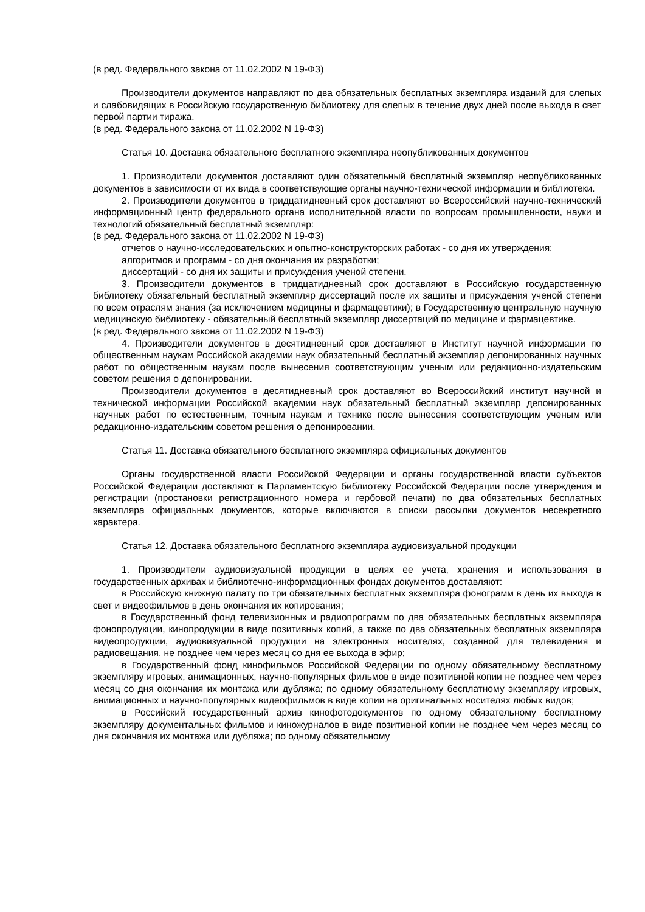(в ред. Федерального закона от 11.02.2002 N 19-ФЗ)
Производители документов направляют по два обязательных бесплатных экземпляра изданий для слепых и слабовидящих в Российскую государственную библиотеку для слепых в течение двух дней после выхода в свет первой партии тиража.
(в ред. Федерального закона от 11.02.2002 N 19-ФЗ)
Статья 10. Доставка обязательного бесплатного экземпляра неопубликованных документов
1. Производители документов доставляют один обязательный бесплатный экземпляр неопубликованных документов в зависимости от их вида в соответствующие органы научно-технической информации и библиотеки.
2. Производители документов в тридцатидневный срок доставляют во Всероссийский научно-технический информационный центр федерального органа исполнительной власти по вопросам промышленности, науки и технологий обязательный бесплатный экземпляр:
(в ред. Федерального закона от 11.02.2002 N 19-ФЗ)
отчетов о научно-исследовательских и опытно-конструкторских работах - со дня их утверждения;
алгоритмов и программ - со дня окончания их разработки;
диссертаций - со дня их защиты и присуждения ученой степени.
3. Производители документов в тридцатидневный срок доставляют в Российскую государственную библиотеку обязательный бесплатный экземпляр диссертаций после их защиты и присуждения ученой степени по всем отраслям знания (за исключением медицины и фармацевтики); в Государственную центральную научную медицинскую библиотеку - обязательный бесплатный экземпляр диссертаций по медицине и фармацевтике.
(в ред. Федерального закона от 11.02.2002 N 19-ФЗ)
4. Производители документов в десятидневный срок доставляют в Институт научной информации по общественным наукам Российской академии наук обязательный бесплатный экземпляр депонированных научных работ по общественным наукам после вынесения соответствующим ученым или редакционно-издательским советом решения о депонировании.
Производители документов в десятидневный срок доставляют во Всероссийский институт научной и технической информации Российской академии наук обязательный бесплатный экземпляр депонированных научных работ по естественным, точным наукам и технике после вынесения соответствующим ученым или редакционно-издательским советом решения о депонировании.
Статья 11. Доставка обязательного бесплатного экземпляра официальных документов
Органы государственной власти Российской Федерации и органы государственной власти субъектов Российской Федерации доставляют в Парламентскую библиотеку Российской Федерации после утверждения и регистрации (простановки регистрационного номера и гербовой печати) по два обязательных бесплатных экземпляра официальных документов, которые включаются в списки рассылки документов несекретного характера.
Статья 12. Доставка обязательного бесплатного экземпляра аудиовизуальной продукции
1. Производители аудиовизуальной продукции в целях ее учета, хранения и использования в государственных архивах и библиотечно-информационных фондах документов доставляют:
в Российскую книжную палату по три обязательных бесплатных экземпляра фонограмм в день их выхода в свет и видеофильмов в день окончания их копирования;
в Государственный фонд телевизионных и радиопрограмм по два обязательных бесплатных экземпляра фонопродукции, кинопродукции в виде позитивных копий, а также по два обязательных бесплатных экземпляра видеопродукции, аудиовизуальной продукции на электронных носителях, созданной для телевидения и радиовещания, не позднее чем через месяц со дня ее выхода в эфир;
в Государственный фонд кинофильмов Российской Федерации по одному обязательному бесплатному экземпляру игровых, анимационных, научно-популярных фильмов в виде позитивной копии не позднее чем через месяц со дня окончания их монтажа или дубляжа; по одному обязательному бесплатному экземпляру игровых, анимационных и научно-популярных видеофильмов в виде копии на оригинальных носителях любых видов;
в Российский государственный архив кинофотодокументов по одному обязательному бесплатному экземпляру документальных фильмов и киножурналов в виде позитивной копии не позднее чем через месяц со дня окончания их монтажа или дубляжа; по одному обязательному